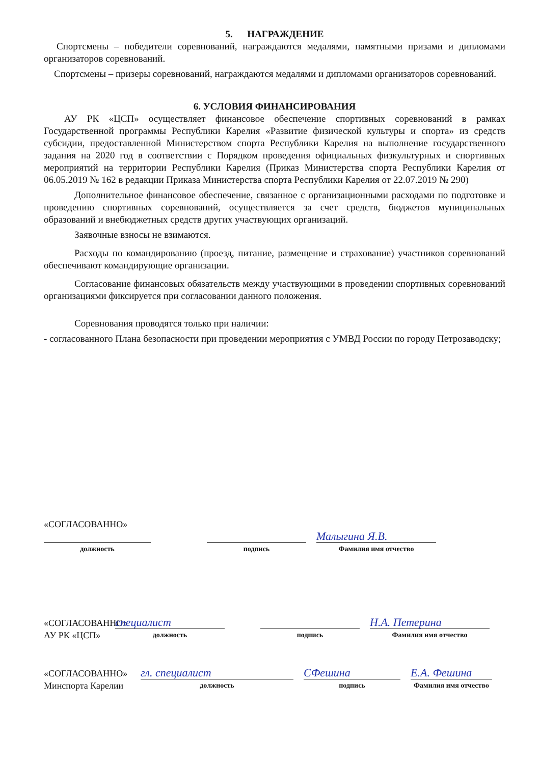5. НАГРАЖДЕНИЕ
Спортсмены – победители соревнований, награждаются медалями, памятными призами и дипломами организаторов соревнований.
Спортсмены – призеры соревнований, награждаются медалями и дипломами организаторов соревнований.
6. УСЛОВИЯ ФИНАНСИРОВАНИЯ
АУ РК «ЦСП» осуществляет финансовое обеспечение спортивных соревнований в рамках Государственной программы Республики Карелия «Развитие физической культуры и спорта» из средств субсидии, предоставленной Министерством спорта Республики Карелия на выполнение государственного задания на 2020 год в соответствии с Порядком проведения официальных физкультурных и спортивных мероприятий на территории Республики Карелия (Приказ Министерства спорта Республики Карелия от 06.05.2019 № 162 в редакции Приказа Министерства спорта Республики Карелия от 22.07.2019 № 290)
Дополнительное финансовое обеспечение, связанное с организационными расходами по подготовке и проведению спортивных соревнований, осуществляется за счет средств, бюджетов муниципальных образований и внебюджетных средств других участвующих организаций.
Заявочные взносы не взимаются.
Расходы по командированию (проезд, питание, размещение и страхование) участников соревнований обеспечивают командирующие организации.
Согласование финансовых обязательств между участвующими в проведении спортивных соревнований организациями фиксируется при согласовании данного положения.
Соревнования проводятся только при наличии:
- согласованного Плана безопасности при проведении мероприятия с УМВД России по городу Петрозаводску;
«СОГЛАСОВАННО»
должность
подпись
Малыгина Я.В.
Фамилия имя отчество
«СОГЛАСОВАННО»
АУ РК «ЦСП»
специалист
должность
подпись
Н.А. Петерина
Фамилия имя отчество
«СОГЛАСОВАННО»
Минспорта Карелии
гл. специалист
должность
СФешина
подпись
Е.А. Фешина
Фамилия имя отчество